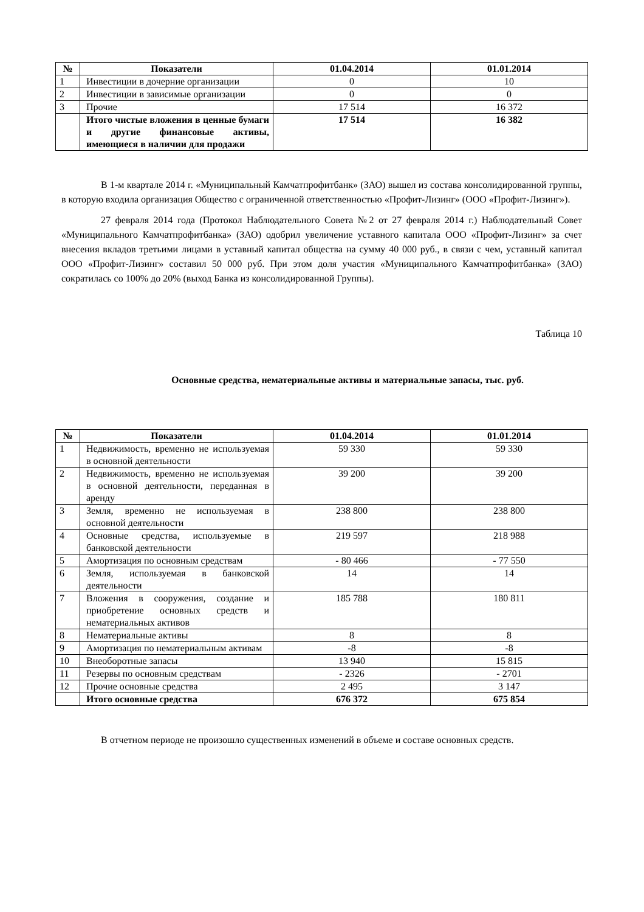| № | Показатели | 01.04.2014 | 01.01.2014 |
| --- | --- | --- | --- |
| 1 | Инвестиции в дочерние организации | 0 | 10 |
| 2 | Инвестиции в зависимые организации | 0 | 0 |
| 3 | Прочие | 17 514 | 16 372 |
| | Итого чистые вложения в ценные бумаги и другие финансовые активы, имеющиеся в наличии для продажи | 17 514 | 16 382 |
В 1-м квартале 2014 г. «Муниципальный Камчатпрофитбанк» (ЗАО) вышел из состава консолидированной группы, в которую входила организация Общество с ограниченной ответственностью «Профит-Лизинг» (ООО «Профит-Лизинг»).
27 февраля 2014 года (Протокол Наблюдательного Совета №2 от 27 февраля 2014 г.) Наблюдательный Совет «Муниципального Камчатпрофитбанка» (ЗАО) одобрил увеличение уставного капитала ООО «Профит-Лизинг» за счет внесения вкладов третьими лицами в уставный капитал общества на сумму 40 000 руб., в связи с чем, уставный капитал ООО «Профит-Лизинг» составил 50 000 руб. При этом доля участия «Муниципального Камчатпрофитбанка» (ЗАО) сократилась со 100% до 20% (выход Банка из консолидированной Группы).
Таблица 10
Основные средства, нематериальные активы и материальные запасы, тыс. руб.
| № | Показатели | 01.04.2014 | 01.01.2014 |
| --- | --- | --- | --- |
| 1 | Недвижимость, временно не используемая в основной деятельности | 59 330 | 59 330 |
| 2 | Недвижимость, временно не используемая в основной деятельности, переданная в аренду | 39 200 | 39 200 |
| 3 | Земля, временно не используемая в основной деятельности | 238 800 | 238 800 |
| 4 | Основные средства, используемые в банковской деятельности | 219 597 | 218 988 |
| 5 | Амортизация по основным средствам | - 80 466 | - 77 550 |
| 6 | Земля, используемая в банковской деятельности | 14 | 14 |
| 7 | Вложения в сооружения, создание и приобретение основных средств и нематериальных активов | 185 788 | 180 811 |
| 8 | Нематериальные активы | 8 | 8 |
| 9 | Амортизация по нематериальным активам | -8 | -8 |
| 10 | Внеоборотные запасы | 13 940 | 15 815 |
| 11 | Резервы по основным средствам | - 2326 | - 2701 |
| 12 | Прочие основные средства | 2 495 | 3 147 |
| | Итого основные средства | 676 372 | 675 854 |
В отчетном периоде не произошло существенных изменений в объеме и составе основных средств.